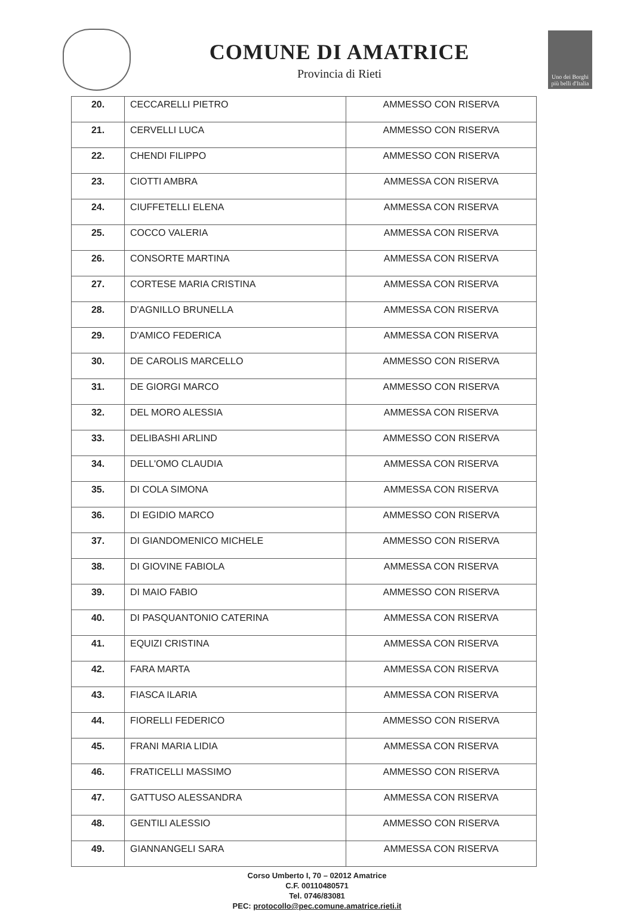COMUNE DI AMATRICE
Provincia di Rieti
Uno dei Borghi più belli d'Italia
| 20. | CECCARELLI PIETRO | AMMESSO CON RISERVA |
| 21. | CERVELLI LUCA | AMMESSO CON RISERVA |
| 22. | CHENDI FILIPPO | AMMESSO CON RISERVA |
| 23. | CIOTTI AMBRA | AMMESSA CON RISERVA |
| 24. | CIUFFETELLI ELENA | AMMESSA CON RISERVA |
| 25. | COCCO VALERIA | AMMESSA CON RISERVA |
| 26. | CONSORTE MARTINA | AMMESSA CON RISERVA |
| 27. | CORTESE MARIA CRISTINA | AMMESSA CON RISERVA |
| 28. | D'AGNILLO BRUNELLA | AMMESSA CON RISERVA |
| 29. | D'AMICO FEDERICA | AMMESSA CON RISERVA |
| 30. | DE CAROLIS MARCELLO | AMMESSO CON RISERVA |
| 31. | DE GIORGI MARCO | AMMESSO CON RISERVA |
| 32. | DEL MORO ALESSIA | AMMESSA CON RISERVA |
| 33. | DELIBASHI ARLIND | AMMESSO CON RISERVA |
| 34. | DELL'OMO CLAUDIA | AMMESSA CON RISERVA |
| 35. | DI COLA SIMONA | AMMESSA CON RISERVA |
| 36. | DI EGIDIO MARCO | AMMESSO CON RISERVA |
| 37. | DI GIANDOMENICO MICHELE | AMMESSO CON RISERVA |
| 38. | DI GIOVINE FABIOLA | AMMESSA CON RISERVA |
| 39. | DI MAIO FABIO | AMMESSO CON RISERVA |
| 40. | DI PASQUANTONIO CATERINA | AMMESSA CON RISERVA |
| 41. | EQUIZI CRISTINA | AMMESSA CON RISERVA |
| 42. | FARA MARTA | AMMESSA CON RISERVA |
| 43. | FIASCA ILARIA | AMMESSA CON RISERVA |
| 44. | FIORELLI FEDERICO | AMMESSO CON RISERVA |
| 45. | FRANI MARIA LIDIA | AMMESSA CON RISERVA |
| 46. | FRATICELLI MASSIMO | AMMESSO CON RISERVA |
| 47. | GATTUSO ALESSANDRA | AMMESSA CON RISERVA |
| 48. | GENTILI ALESSIO | AMMESSO CON RISERVA |
| 49. | GIANNANGELI SARA | AMMESSA CON RISERVA |
Corso Umberto I, 70 – 02012 Amatrice
C.F. 00110480571
Tel. 0746/83081
PEC: protocollo@pec.comune.amatrice.rieti.it